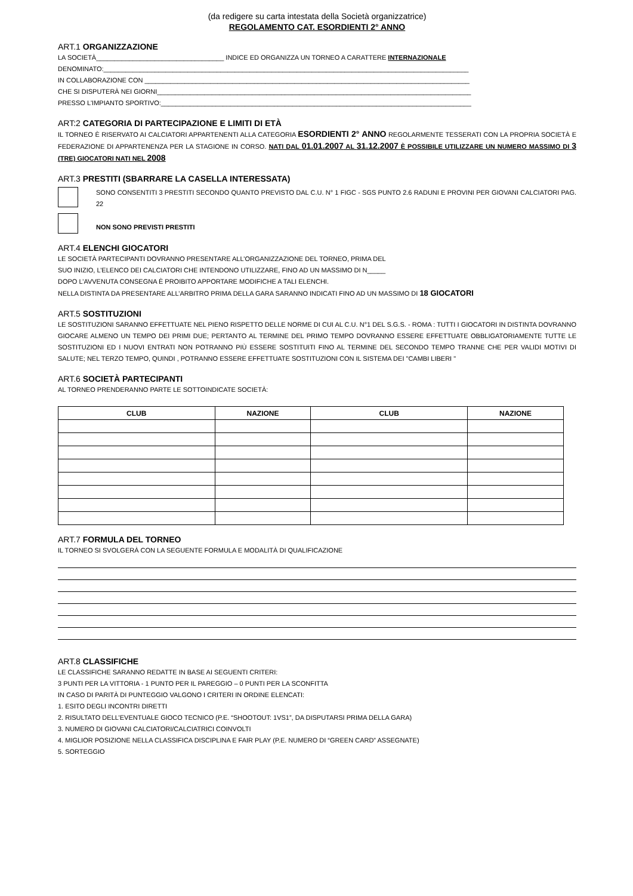(da redigere su carta intestata della Società organizzatrice)
REGOLAMENTO CAT. ESORDIENTI 2° ANNO
ART.1 ORGANIZZAZIONE
LA SOCIETÀ___________________________________ INDICE ED ORGANIZZA UN TORNEO A CARATTERE INTERNAZIONALE
DENOMINATO:____________________________________________________________________________________________________
IN COLLABORAZIONE CON _________________________________________________________________________________________
CHE SI DISPUTERÀ NEI GIORNI______________________________________________________________________________________
PRESSO L'IMPIANTO SPORTIVO:_____________________________________________________________________________________
ART:2 CATEGORIA DI PARTECIPAZIONE E LIMITI DI ETÀ
IL TORNEO È RISERVATO AI CALCIATORI APPARTENENTI ALLA CATEGORIA ESORDIENTI 2° ANNO REGOLARMENTE TESSERATI CON LA PROPRIA SOCIETÀ E FEDERAZIONE DI APPARTENENZA PER LA STAGIONE IN CORSO. NATI DAL 01.01.2007 AL 31.12.2007 È POSSIBILE UTILIZZARE UN NUMERO MASSIMO DI 3 (TRE) GIOCATORI NATI NEL 2008
ART.3 PRESTITI (SBARRARE LA CASELLA INTERESSATA)
SONO CONSENTITI 3 PRESTITI SECONDO QUANTO PREVISTO DAL C.U. N° 1 FIGC - SGS PUNTO 2.6 RADUNI E PROVINI PER GIOVANI CALCIATORI PAG. 22
NON SONO PREVISTI PRESTITI
ART.4 ELENCHI GIOCATORI
LE SOCIETÀ PARTECIPANTI DOVRANNO PRESENTARE ALL’ORGANIZZAZIONE DEL TORNEO, PRIMA DEL
SUO INIZIO, L’ELENCO DEI CALCIATORI CHE INTENDONO UTILIZZARE, FINO AD UN MASSIMO DI N_____
DOPO L’AVVENUTA CONSEGNA È PROIBITO APPORTARE MODIFICHE A TALI ELENCHI.
NELLA DISTINTA DA PRESENTARE ALL’ARBITRO PRIMA DELLA GARA SARANNO INDICATI FINO AD UN MASSIMO DI 18 GIOCATORI
ART.5 SOSTITUZIONI
LE SOSTITUZIONI SARANNO EFFETTUATE NEL PIENO RISPETTO DELLE NORME DI CUI AL C.U. N°1 DEL S.G.S. - ROMA : TUTTI I GIOCATORI IN DISTINTA DOVRANNO GIOCARE ALMENO UN TEMPO DEI PRIMI DUE; PERTANTO AL TERMINE DEL PRIMO TEMPO DOVRANNO ESSERE EFFETTUATE OBBLIGATORIAMENTE TUTTE LE SOSTITUZIONI ED I NUOVI ENTRATI NON POTRANNO PIÙ ESSERE SOSTITUITI FINO AL TERMINE DEL SECONDO TEMPO TRANNE CHE PER VALIDI MOTIVI DI SALUTE; NEL TERZO TEMPO, QUINDI , POTRANNO ESSERE EFFETTUATE SOSTITUZIONI CON IL SISTEMA DEI "CAMBI LIBERI "
ART.6 SOCIETÀ PARTECIPANTI
AL TORNEO PRENDERANNO PARTE LE SOTTOINDICATE SOCIETÀ:
| CLUB | NAZIONE | CLUB | NAZIONE |
| --- | --- | --- | --- |
ART.7 FORMULA DEL TORNEO
IL TORNEO SI SVOLGERÀ CON LA SEGUENTE FORMULA E MODALITÀ DI QUALIFICAZIONE
ART.8 CLASSIFICHE
LE CLASSIFICHE SARANNO REDATTE IN BASE AI SEGUENTI CRITERI:
3 PUNTI PER LA VITTORIA - 1 PUNTO PER IL PAREGGIO – 0 PUNTI PER LA SCONFITTA
IN CASO DI PARITÀ DI PUNTEGGIO VALGONO I CRITERI IN ORDINE ELENCATI:
1. ESITO DEGLI INCONTRI DIRETTI
2. RISULTATO DELL’EVENTUALE GIOCO TECNICO (P.E. “SHOOTOUT: 1VS1”, DA DISPUTARSI PRIMA DELLA GARA)
3. NUMERO DI GIOVANI CALCIATORI/CALCIATRICI COINVOLTI
4. MIGLIOR POSIZIONE NELLA CLASSIFICA DISCIPLINA E FAIR PLAY (P.E. NUMERO DI “GREEN CARD” ASSEGNATE)
5. SORTEGGIO